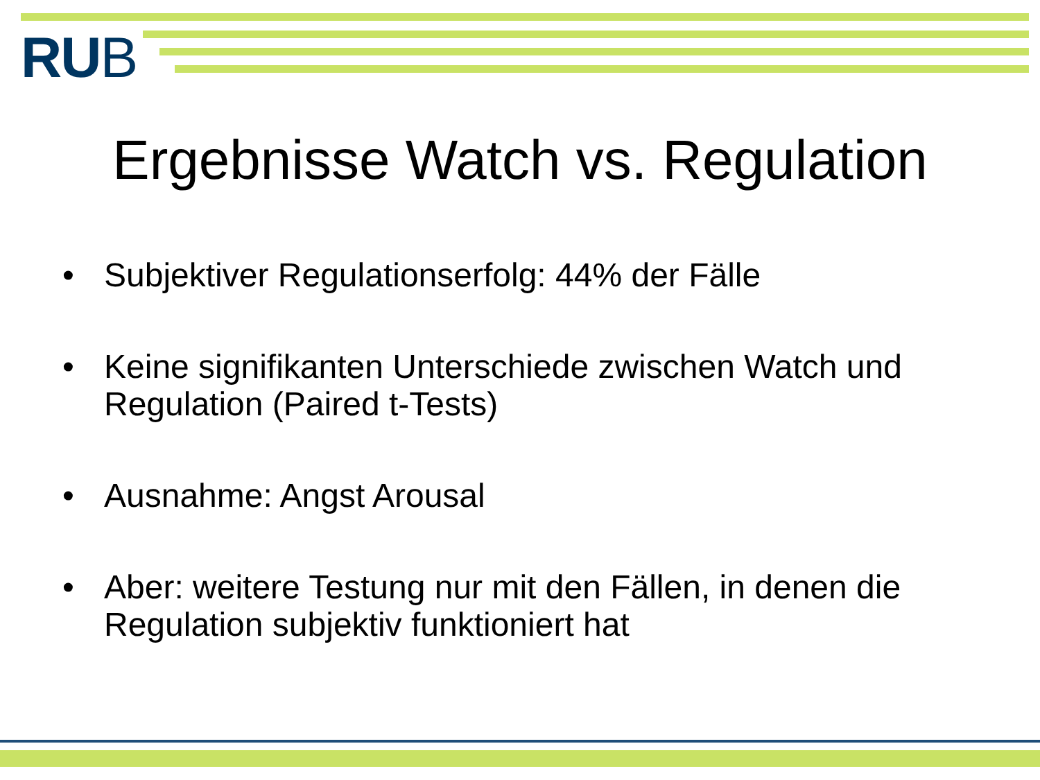RUB
Ergebnisse Watch vs. Regulation
• Subjektiver Regulationserfolg: 44% der Fälle
• Keine signifikanten Unterschiede zwischen Watch und Regulation (Paired t-Tests)
• Ausnahme: Angst Arousal
• Aber: weitere Testung nur mit den Fällen, in denen die Regulation subjektiv funktioniert hat